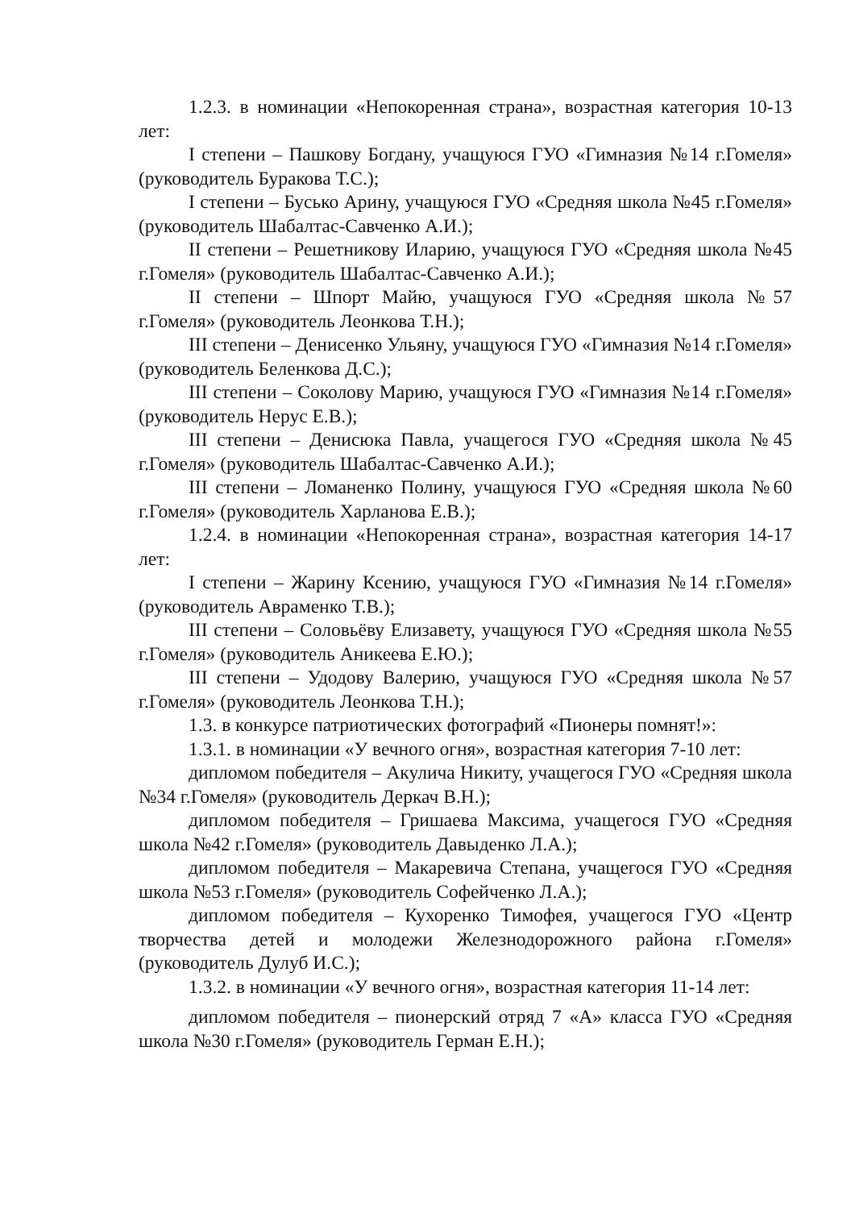1.2.3. в номинации «Непокоренная страна», возрастная категория 10-13 лет:
I степени – Пашкову Богдану, учащуюся ГУО «Гимназия №14 г.Гомеля» (руководитель Буракова Т.С.);
I степени – Бусько Арину, учащуюся ГУО «Средняя школа №45 г.Гомеля» (руководитель Шабалтас-Савченко А.И.);
II степени – Решетникову Иларию, учащуюся ГУО «Средняя школа №45 г.Гомеля» (руководитель Шабалтас-Савченко А.И.);
II степени – Шпорт Майю, учащуюся ГУО «Средняя школа №57 г.Гомеля» (руководитель Леонкова Т.Н.);
III степени – Денисенко Ульяну, учащуюся ГУО «Гимназия №14 г.Гомеля» (руководитель Беленкова Д.С.);
III степени – Соколову Марию, учащуюся ГУО «Гимназия №14 г.Гомеля» (руководитель Нерус Е.В.);
III степени – Денисюка Павла, учащегося ГУО «Средняя школа №45 г.Гомеля» (руководитель Шабалтас-Савченко А.И.);
III степени – Ломаненко Полину, учащуюся ГУО «Средняя школа №60 г.Гомеля» (руководитель Харланова Е.В.);
1.2.4. в номинации «Непокоренная страна», возрастная категория 14-17 лет:
I степени – Жарину Ксению, учащуюся ГУО «Гимназия №14 г.Гомеля» (руководитель Авраменко Т.В.);
III степени – Соловьёву Елизавету, учащуюся ГУО «Средняя школа №55 г.Гомеля» (руководитель Аникеева Е.Ю.);
III степени – Удодову Валерию, учащуюся ГУО «Средняя школа №57 г.Гомеля» (руководитель Леонкова Т.Н.);
1.3. в конкурсе патриотических фотографий «Пионеры помнят!»:
1.3.1. в номинации «У вечного огня», возрастная категория 7-10 лет:
дипломом победителя – Акулича Никиту, учащегося ГУО «Средняя школа №34 г.Гомеля» (руководитель Деркач В.Н.);
дипломом победителя – Гришаева Максима, учащегося ГУО «Средняя школа №42 г.Гомеля» (руководитель Давыденко Л.А.);
дипломом победителя – Макаревича Степана, учащегося ГУО «Средняя школа №53 г.Гомеля» (руководитель Софейченко Л.А.);
дипломом победителя – Кухоренко Тимофея, учащегося ГУО «Центр творчества детей и молодежи Железнодорожного района г.Гомеля» (руководитель Дулуб И.С.);
1.3.2. в номинации «У вечного огня», возрастная категория 11-14 лет:
дипломом победителя – пионерский отряд 7 «А» класса ГУО «Средняя школа №30 г.Гомеля» (руководитель Герман Е.Н.);